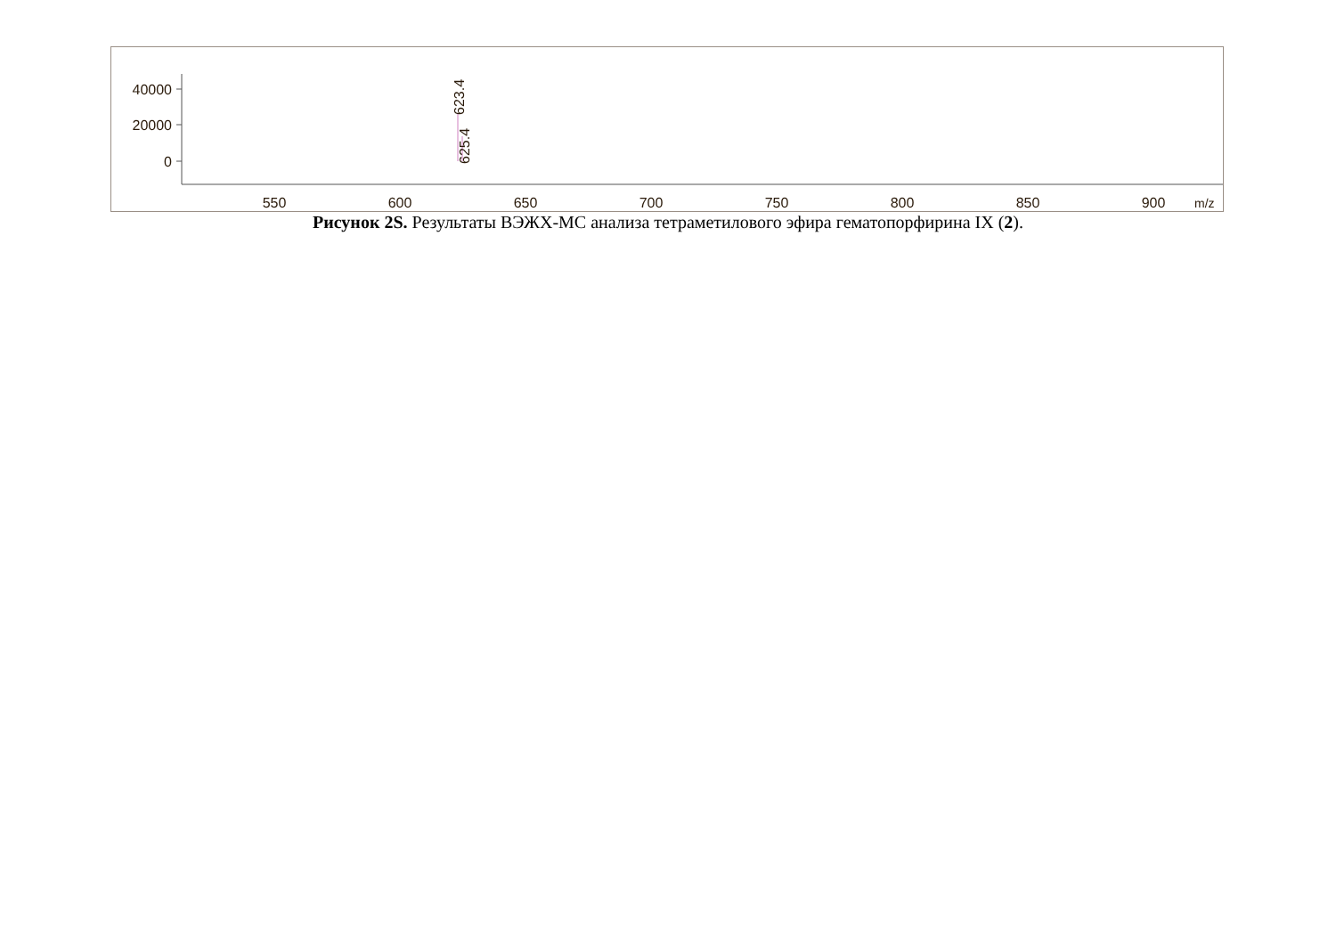40000
20000
0
550
600
650
700
750
800
850
900
m/z
623.4
625.4
Рисунок 2S. Результаты ВЭЖХ-МС анализа тетраметилового эфира гематопорфирина IX (2).